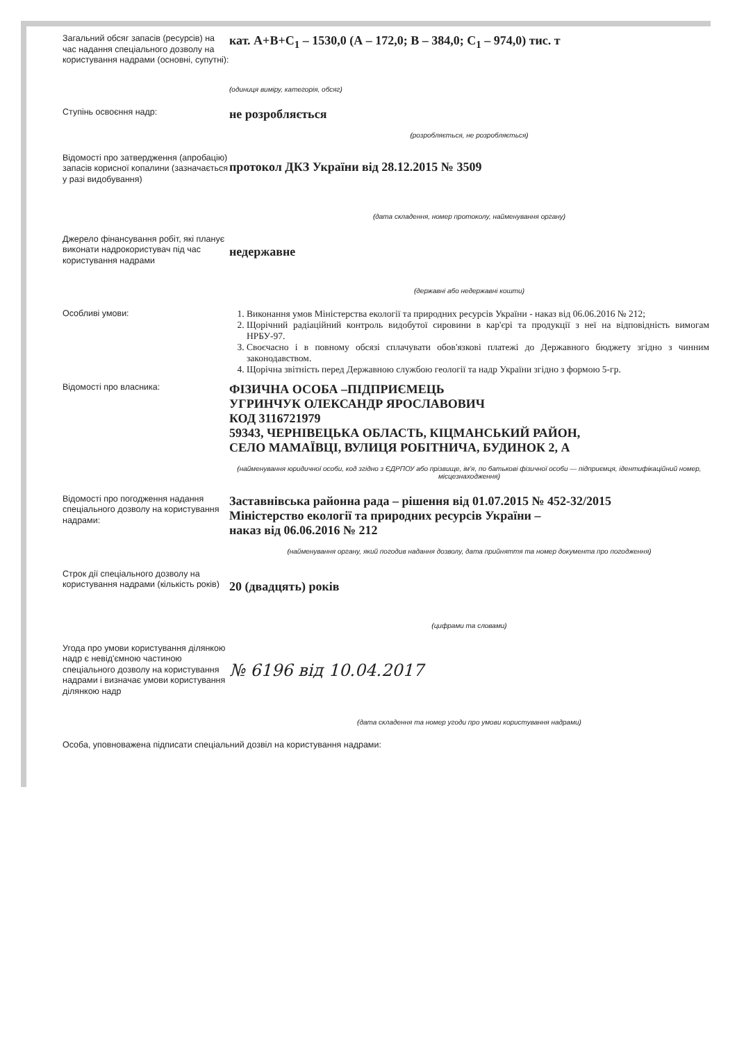Загальний обсяг запасів (ресурсів) на час надання спеціального дозволу на користування надрами (основні, супутні):
кат. А+В+С<sub>1</sub> – 1530,0 (А – 172,0; В – 384,0; С<sub>1</sub> – 974,0) тис. т
(одиниця виміру, категорія, обсяг)
Ступінь освоєння надр:
не розробляється
(розробляється, не розробляється)
Відомості про затвердження (апробацію) запасів корисної копалини (зазначається у разі видобування)
протокол ДКЗ України від 28.12.2015 № 3509
(дата складення, номер протоколу, найменування органу)
Джерело фінансування робіт, які планує виконати надрокористувач під час користування надрами
недержавне
(державні або недержавні кошти)
Особливі умови:
1. Виконання умов Міністерства екології та природних ресурсів України - наказ від 06.06.2016 № 212;
2. Щорічний радіаційний контроль видобутої сировини в кар'єрі та продукції з неї на відповідність вимогам НРБУ-97.
3. Своєчасно і в повному обсязі сплачувати обов'язкові платежі до Державного бюджету згідно з чинним законодавством.
4. Щорічна звітність перед Державною службою геології та надр України згідно з формою 5-гр.
Відомості про власника:
ФІЗИЧНА ОСОБА –ПІДПРИЄМЕЦЬ
УГРИНЧУК ОЛЕКСАНДР ЯРОСЛАВОВИЧ
КОД 3116721979
59343, ЧЕРНІВЕЦЬКА ОБЛАСТЬ, КІЦМАНСЬКИЙ РАЙОН,
СЕЛО МАМАЇВЦІ, ВУЛИЦЯ РОБІТНИЧА, БУДИНОК 2, А
(найменування юридичної особи, код згідно з ЄДРПОУ або прізвище, ім'я, по батькові фізичної особи — підприємця, ідентифікаційний номер, місцезнаходження)
Відомості про погодження надання спеціального дозволу на користування надрами:
Заставнівська районна рада – рішення від 01.07.2015 № 452-32/2015
Міністерство екології та природних ресурсів України –
наказ від 06.06.2016 № 212
(найменування органу, який погодив надання дозволу, дата прийняття та номер документа про погодження)
Строк дії спеціального дозволу на користування надрами (кількість років)
20 (двадцять) років
(цифрами та словами)
Угода про умови користування ділянкою надр є невід'ємною частиною спеціального дозволу на користування надрами і визначає умови користування ділянкою надр
№ 6196 від 10.04.2017
(дата складення та номер угоди про умови користування надрами)
Особа, уповноважена підписати спеціальний дозвіл на користування надрами: